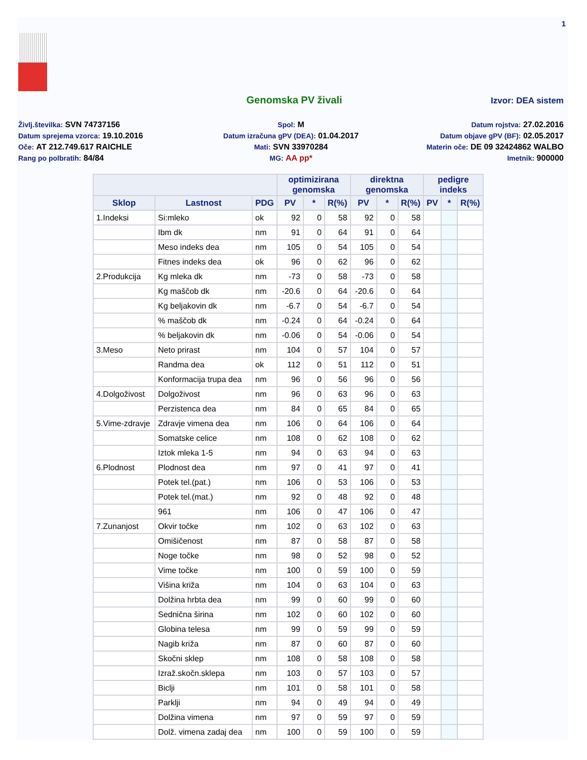1
Genomska PV živali
Izvor: DEA sistem
Življ.številka: SVN 74737156
Spol: M
Datum rojstva: 27.02.2016
Datum sprejema vzorca: 19.10.2016
Datum izračuna gPV (DEA): 01.04.2017
Datum objave gPV (BF): 02.05.2017
Oče: AT 212.749.617 RAICHLE
Mati: SVN 33970284
Materin oče: DE 09 32424862 WALBO
Rang po polbratih: 84/84
MG: AA pp*
Imetnik: 900000
| | | | optimizirana genomska | | | direktna genomska | | | pedigre indeks | | |
| --- | --- | --- | --- | --- | --- | --- | --- | --- | --- | --- | --- |
| Sklop | Lastnost | PDG | PV | * | R(%) | PV | * | R(%) | PV | * | R(%) |
| 1.Indeksi | Si:mleko | ok | 92 | 0 | 58 | 92 | 0 | 58 | | | |
| | Ibm dk | nm | 91 | 0 | 64 | 91 | 0 | 64 | | | |
| | Meso indeks dea | nm | 105 | 0 | 54 | 105 | 0 | 54 | | | |
| | Fitnes indeks dea | ok | 96 | 0 | 62 | 96 | 0 | 62 | | | |
| 2.Produkcija | Kg mleka dk | nm | -73 | 0 | 58 | -73 | 0 | 58 | | | |
| | Kg maščob dk | nm | -20.6 | 0 | 64 | -20.6 | 0 | 64 | | | |
| | Kg beljakovin dk | nm | -6.7 | 0 | 54 | -6.7 | 0 | 54 | | | |
| | % maščob dk | nm | -0.24 | 0 | 64 | -0.24 | 0 | 64 | | | |
| | % beljakovin dk | nm | -0.06 | 0 | 54 | -0.06 | 0 | 54 | | | |
| 3.Meso | Neto prirast | nm | 104 | 0 | 57 | 104 | 0 | 57 | | | |
| | Randma dea | ok | 112 | 0 | 51 | 112 | 0 | 51 | | | |
| | Konformacija trupa dea | nm | 96 | 0 | 56 | 96 | 0 | 56 | | | |
| 4.Dolgoživost | Dolgoživost | nm | 96 | 0 | 63 | 96 | 0 | 63 | | | |
| | Perzistenca dea | nm | 84 | 0 | 65 | 84 | 0 | 65 | | | |
| 5.Vime-zdravje | Zdravje vimena dea | nm | 106 | 0 | 64 | 106 | 0 | 64 | | | |
| | Somatske celice | nm | 108 | 0 | 62 | 108 | 0 | 62 | | | |
| | Iztok mleka 1-5 | nm | 94 | 0 | 63 | 94 | 0 | 63 | | | |
| 6.Plodnost | Plodnost dea | nm | 97 | 0 | 41 | 97 | 0 | 41 | | | |
| | Potek tel.(pat.) | nm | 106 | 0 | 53 | 106 | 0 | 53 | | | |
| | Potek tel.(mat.) | nm | 92 | 0 | 48 | 92 | 0 | 48 | | | |
| | 961 | nm | 106 | 0 | 47 | 106 | 0 | 47 | | | |
| 7.Zunanjost | Okvir točke | nm | 102 | 0 | 63 | 102 | 0 | 63 | | | |
| | Omišičenost | nm | 87 | 0 | 58 | 87 | 0 | 58 | | | |
| | Noge točke | nm | 98 | 0 | 52 | 98 | 0 | 52 | | | |
| | Vime točke | nm | 100 | 0 | 59 | 100 | 0 | 59 | | | |
| | Višina križa | nm | 104 | 0 | 63 | 104 | 0 | 63 | | | |
| | Dolžina hrbta dea | nm | 99 | 0 | 60 | 99 | 0 | 60 | | | |
| | Sednična širina | nm | 102 | 0 | 60 | 102 | 0 | 60 | | | |
| | Globina telesa | nm | 99 | 0 | 59 | 99 | 0 | 59 | | | |
| | Nagib križa | nm | 87 | 0 | 60 | 87 | 0 | 60 | | | |
| | Skočni sklep | nm | 108 | 0 | 58 | 108 | 0 | 58 | | | |
| | Izraž.skočn.sklepa | nm | 103 | 0 | 57 | 103 | 0 | 57 | | | |
| | Biclji | nm | 101 | 0 | 58 | 101 | 0 | 58 | | | |
| | Parklji | nm | 94 | 0 | 49 | 94 | 0 | 49 | | | |
| | Dolžina vimena | nm | 97 | 0 | 59 | 97 | 0 | 59 | | | |
| | Dolž. vimena zadaj dea | nm | 100 | 0 | 59 | 100 | 0 | 59 | | | |